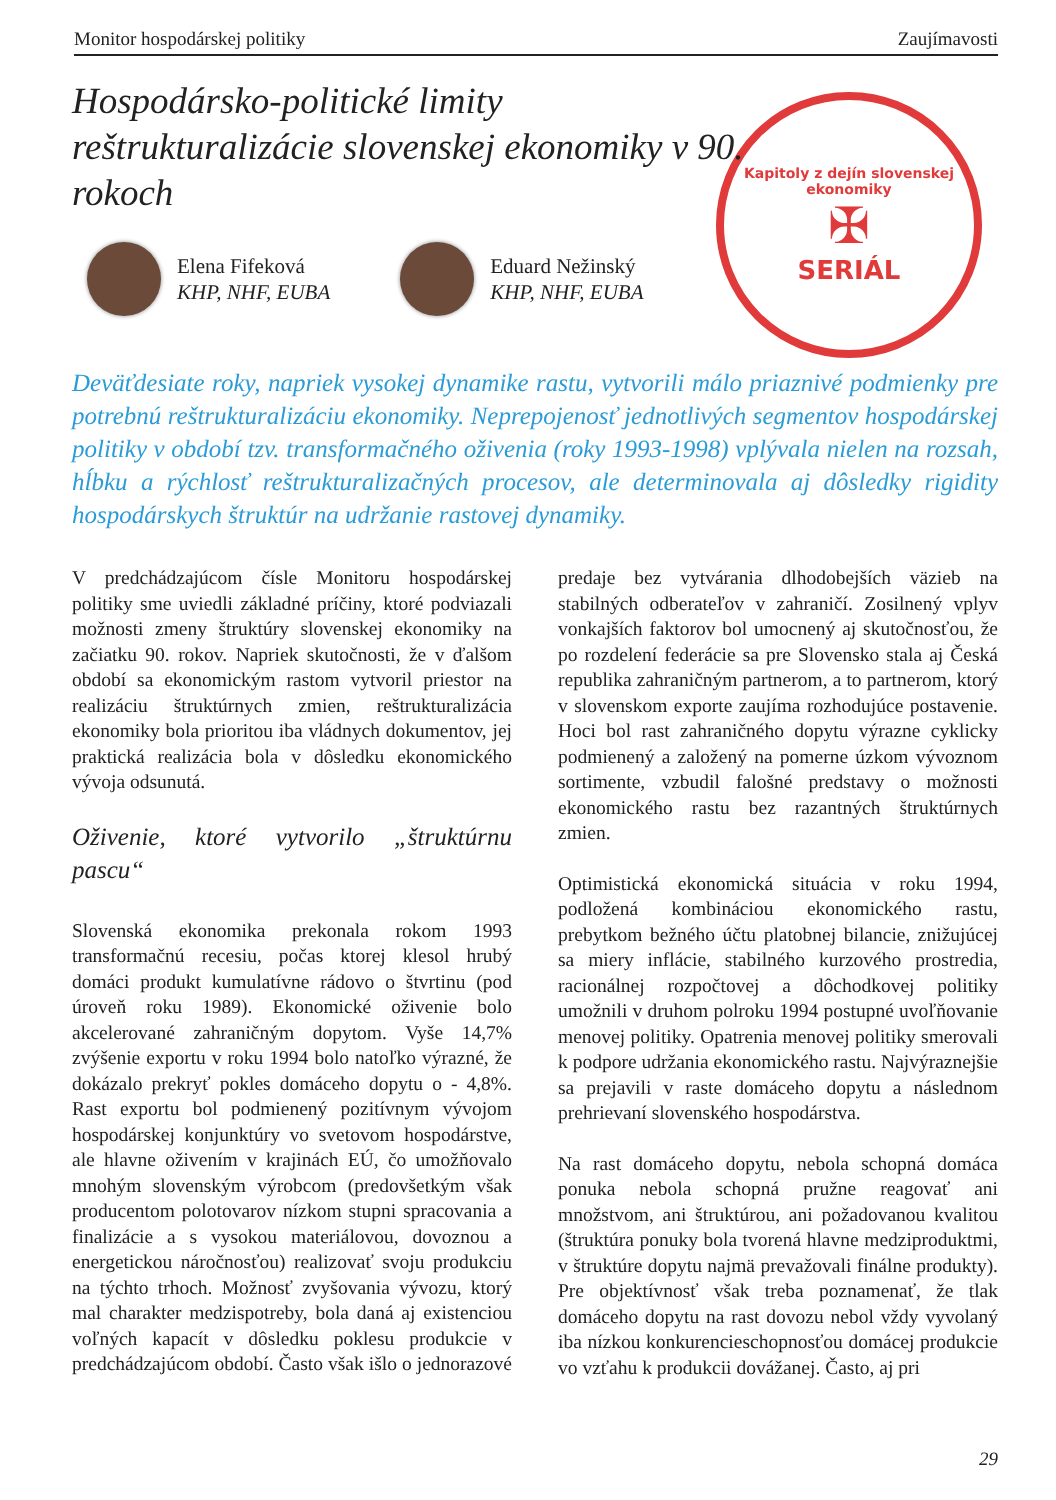Monitor hospodárskej politiky Zaujímavosti
Kapitoly z dejín slovenskej ekonomiky
✠
SERIÁL
Hospodársko-politické limity reštrukturalizácie slovenskej ekonomiky v 90. rokoch
Elena Fifeková
KHP, NHF, EUBA
Eduard Nežinský
KHP, NHF, EUBA
Deväťdesiate roky, napriek vysokej dynamike rastu, vytvorili málo priaznivé podmienky pre potrebnú reštrukturalizáciu ekonomiky. Neprepojenosť jednotlivých segmentov hospodárskej politiky v období tzv. transformačného oživenia (roky 1993-1998) vplývala nielen na rozsah, hĺbku a rýchlosť reštrukturalizačných procesov, ale determinovala aj dôsledky rigidity hospodárskych štruktúr na udržanie rastovej dynamiky.
V predchádzajúcom čísle Monitoru hospodárskej politiky sme uviedli základné príčiny, ktoré podviazali možnosti zmeny štruktúry slovenskej ekonomiky na začiatku 90. rokov. Napriek skutočnosti, že v ďalšom období sa ekonomickým rastom vytvoril priestor na realizáciu štruktúrnych zmien, reštrukturalizácia ekonomiky bola prioritou iba vládnych dokumentov, jej praktická realizácia bola v dôsledku ekonomického vývoja odsunutá.
Oživenie, ktoré vytvorilo „štruktúrnu pascu“
Slovenská ekonomika prekonala rokom 1993 transformačnú recesiu, počas ktorej klesol hrubý domáci produkt kumulatívne rádovo o štvrtinu (pod úroveň roku 1989). Ekonomické oživenie bolo akcelerované zahraničným dopytom. Vyše 14,7% zvýšenie exportu v roku 1994 bolo natoľko výrazné, že dokázalo prekryť pokles domáceho dopytu o - 4,8%. Rast exportu bol podmienený pozitívnym vývojom hospodárskej konjunktúry vo svetovom hospodárstve, ale hlavne oživením v krajinách EÚ, čo umožňovalo mnohým slovenským výrobcom (predovšetkým však producentom polotovarov nízkom stupni spracovania a finalizácie a s vysokou materiálovou, dovoznou a energetickou náročnosťou) realizovať svoju produkciu na týchto trhoch. Možnosť zvyšovania vývozu, ktorý mal charakter medzispotreby, bola daná aj existenciou voľných kapacít v dôsledku poklesu produkcie v predchádzajúcom období. Často však išlo o jednorazové predaje bez vytvárania dlhodobejších väzieb na stabilných odberateľov v zahraničí. Zosilnený vplyv vonkajších faktorov bol umocnený aj skutočnosťou, že po rozdelení federácie sa pre Slovensko stala aj Česká republika zahraničným partnerom, a to partnerom, ktorý v slovenskom exporte zaujíma rozhodujúce postavenie. Hoci bol rast zahraničného dopytu výrazne cyklicky podmienený a založený na pomerne úzkom vývoznom sortimente, vzbudil falošné predstavy o možnosti ekonomického rastu bez razantných štruktúrnych zmien.
Optimistická ekonomická situácia v roku 1994, podložená kombináciou ekonomického rastu, prebytkom bežného účtu platobnej bilancie, znižujúcej sa miery inflácie, stabilného kurzového prostredia, racionálnej rozpočtovej a dôchodkovej politiky umožnili v druhom polroku 1994 postupné uvoľňovanie menovej politiky. Opatrenia menovej politiky smerovali k podpore udržania ekonomického rastu. Najvýraznejšie sa prejavili v raste domáceho dopytu a následnom prehrievaní slovenského hospodárstva.
Na rast domáceho dopytu, nebola schopná domáca ponuka nebola schopná pružne reagovať ani množstvom, ani štruktúrou, ani požadovanou kvalitou (štruktúra ponuky bola tvorená hlavne medziproduktmi, v štruktúre dopytu najmä prevažovali finálne produkty). Pre objektívnosť však treba poznamenať, že tlak domáceho dopytu na rast dovozu nebol vždy vyvolaný iba nízkou konkurencieschopnosťou domácej produkcie vo vzťahu k produkcii dovážanej. Často, aj pri
29